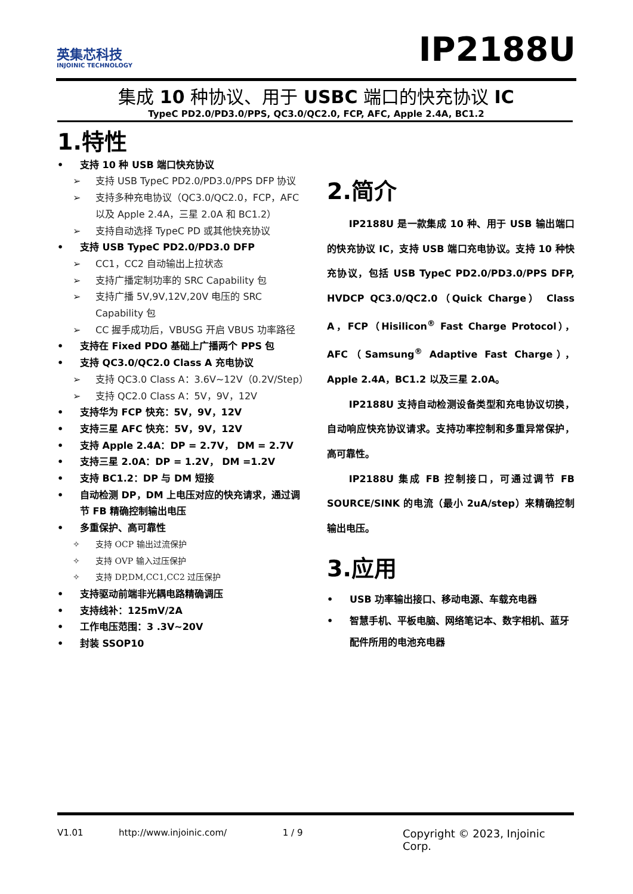英集芯科技
INJOINIC TECHNOLOGY
IP2188U
集成 10 种协议、用于 USBC 端口的快充协议 IC
TypeC PD2.0/PD3.0/PPS, QC3.0/QC2.0, FCP, AFC, Apple 2.4A, BC1.2
1.特性
• 支持 10 种 USB 端口快充协议
➢ 支持 USB TypeC PD2.0/PD3.0/PPS DFP 协议
➢ 支持多种充电协议（QC3.0/QC2.0，FCP，AFC 以及 Apple 2.4A，三星 2.0A 和 BC1.2）
➢ 支持自动选择 TypeC PD 或其他快充协议
• 支持 USB TypeC PD2.0/PD3.0 DFP
➢ CC1，CC2 自动输出上拉状态
➢ 支持广播定制功率的 SRC Capability 包
➢ 支持广播 5V,9V,12V,20V 电压的 SRC Capability 包
➢ CC 握手成功后，VBUSG 开启 VBUS 功率路径
• 支持在 Fixed PDO 基础上广播两个 PPS 包
• 支持 QC3.0/QC2.0 Class A 充电协议
➢ 支持 QC3.0 Class A：3.6V~12V（0.2V/Step）
➢ 支持 QC2.0 Class A：5V，9V，12V
• 支持华为 FCP 快充：5V，9V，12V
• 支持三星 AFC 快充：5V，9V，12V
• 支持 Apple 2.4A：DP = 2.7V， DM = 2.7V
• 支持三星 2.0A：DP = 1.2V， DM =1.2V
• 支持 BC1.2：DP 与 DM 短接
• 自动检测 DP，DM 上电压对应的快充请求，通过调节 FB 精确控制输出电压
• 多重保护、高可靠性
✧ 支持 OCP 输出过流保护
✧ 支持 OVP 输入过压保护
✧ 支持 DP,DM,CC1,CC2 过压保护
• 支持驱动前端非光耦电路精确调压
• 支持线补：125mV/2A
• 工作电压范围：3 .3V~20V
• 封装 SSOP10
2.简介
IP2188U 是一款集成 10 种、用于 USB 输出端口的快充协议 IC，支持 USB 端口充电协议。支持 10 种快充协议，包括 USB TypeC PD2.0/PD3.0/PPS DFP, HVDCP QC3.0/QC2.0（Quick Charge） Class A，FCP（Hisilicon<sup>®</sup> Fast Charge Protocol），AFC（Samsung<sup>®</sup> Adaptive Fast Charge），Apple 2.4A，BC1.2 以及三星 2.0A。
IP2188U 支持自动检测设备类型和充电协议切换，自动响应快充协议请求。支持功率控制和多重异常保护，高可靠性。
IP2188U 集成 FB 控制接口，可通过调节 FB SOURCE/SINK 的电流（最小 2uA/step）来精确控制输出电压。
3.应用
• USB 功率输出接口、移动电源、车载充电器
• 智慧手机、平板电脑、网络笔记本、数字相机、蓝牙配件所用的电池充电器
V1.01 http://www.injoinic.com/ 1 / 9 Copyright © 2023, Injoinic Corp.